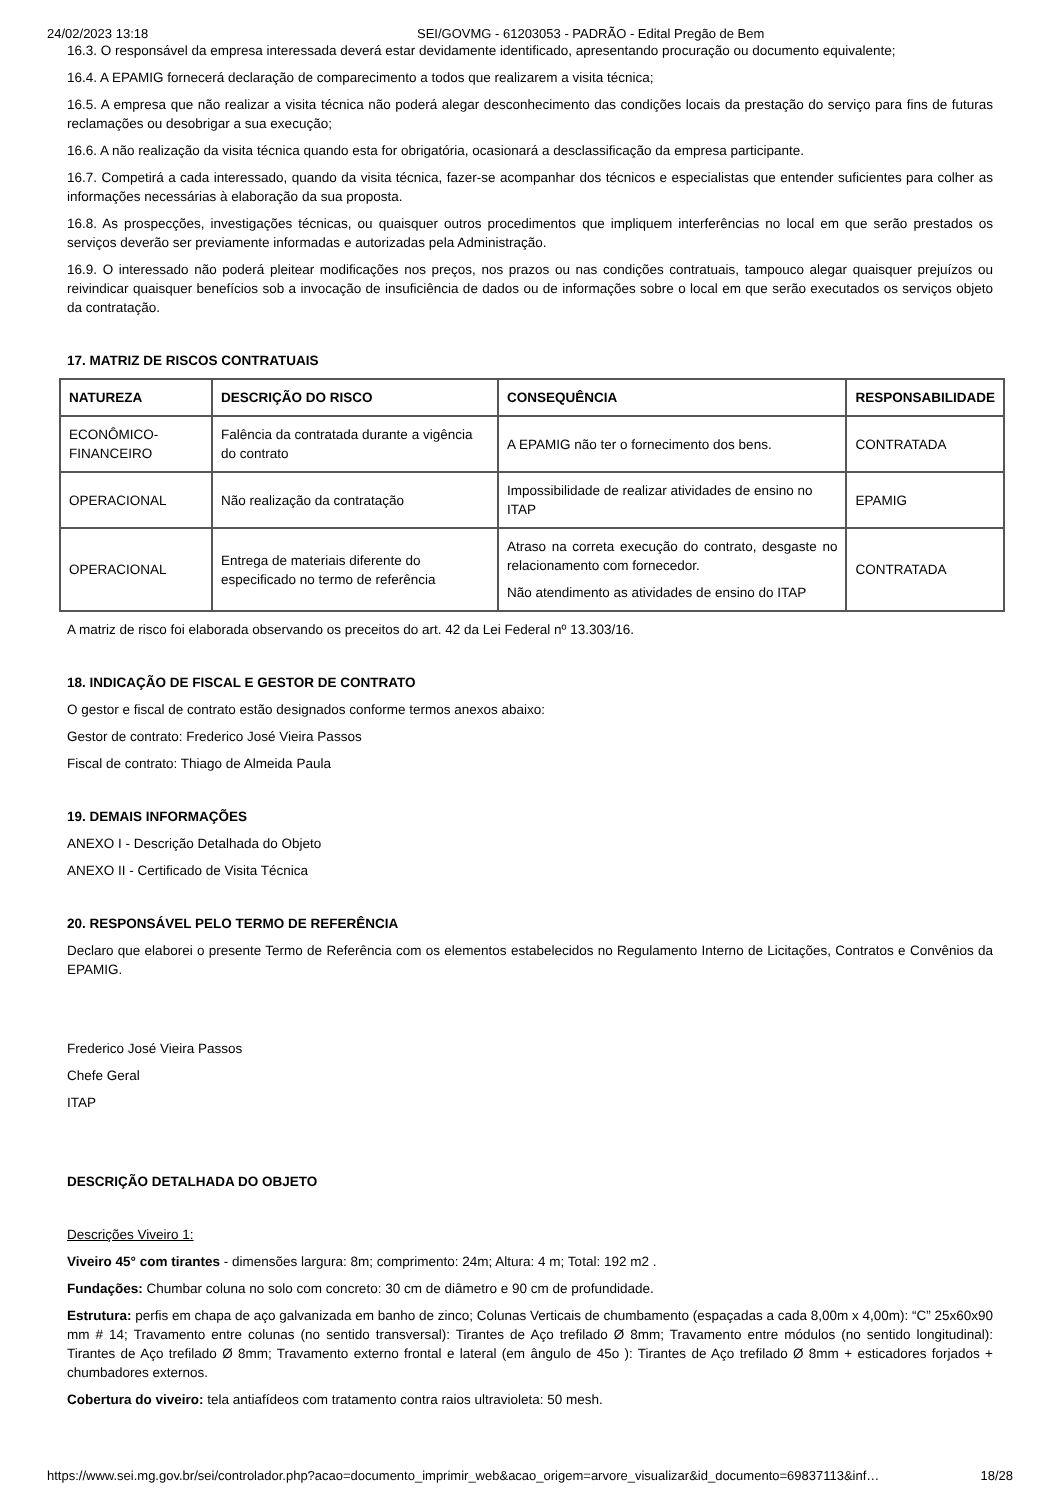24/02/2023 13:18 SEI/GOVMG - 61203053 - PADRÃO - Edital Pregão de Bem
16.3. O responsável da empresa interessada deverá estar devidamente identificado, apresentando procuração ou documento equivalente;
16.4. A EPAMIG fornecerá declaração de comparecimento a todos que realizarem a visita técnica;
16.5. A empresa que não realizar a visita técnica não poderá alegar desconhecimento das condições locais da prestação do serviço para fins de futuras reclamações ou desobrigar a sua execução;
16.6. A não realização da visita técnica quando esta for obrigatória, ocasionará a desclassificação da empresa participante.
16.7. Competirá a cada interessado, quando da visita técnica, fazer-se acompanhar dos técnicos e especialistas que entender suficientes para colher as informações necessárias à elaboração da sua proposta.
16.8. As prospecções, investigações técnicas, ou quaisquer outros procedimentos que impliquem interferências no local em que serão prestados os serviços deverão ser previamente informadas e autorizadas pela Administração.
16.9. O interessado não poderá pleitear modificações nos preços, nos prazos ou nas condições contratuais, tampouco alegar quaisquer prejuízos ou reivindicar quaisquer benefícios sob a invocação de insuficiência de dados ou de informações sobre o local em que serão executados os serviços objeto da contratação.
17. MATRIZ DE RISCOS CONTRATUAIS
| NATUREZA | DESCRIÇÃO DO RISCO | CONSEQUÊNCIA | RESPONSABILIDADE |
| --- | --- | --- | --- |
| ECONÔMICO-FINANCEIRO | Falência da contratada durante a vigência do contrato | A EPAMIG não ter o fornecimento dos bens. | CONTRATADA |
| OPERACIONAL | Não realização da contratação | Impossibilidade de realizar atividades de ensino no ITAP | EPAMIG |
| OPERACIONAL | Entrega de materiais diferente do especificado no termo de referência | Atraso na correta execução do contrato, desgaste no relacionamento com fornecedor. Não atendimento as atividades de ensino do ITAP | CONTRATADA |
A matriz de risco foi elaborada observando os preceitos do art. 42 da Lei Federal nº 13.303/16.
18. INDICAÇÃO DE FISCAL E GESTOR DE CONTRATO
O gestor e fiscal de contrato estão designados conforme termos anexos abaixo:
Gestor de contrato: Frederico José Vieira Passos
Fiscal de contrato: Thiago de Almeida Paula
19. DEMAIS INFORMAÇÕES
ANEXO I - Descrição Detalhada do Objeto
ANEXO II - Certificado de Visita Técnica
20. RESPONSÁVEL PELO TERMO DE REFERÊNCIA
Declaro que elaborei o presente Termo de Referência com os elementos estabelecidos no Regulamento Interno de Licitações, Contratos e Convênios da EPAMIG.
Frederico José Vieira Passos
Chefe Geral
ITAP
DESCRIÇÃO DETALHADA DO OBJETO
Descrições Viveiro 1:
Viveiro 45° com tirantes - dimensões largura: 8m; comprimento: 24m; Altura: 4 m; Total: 192 m2 .
Fundações: Chumbar coluna no solo com concreto: 30 cm de diâmetro e 90 cm de profundidade.
Estrutura: perfis em chapa de aço galvanizada em banho de zinco; Colunas Verticais de chumbamento (espaçadas a cada 8,00m x 4,00m): “C” 25x60x90 mm # 14; Travamento entre colunas (no sentido transversal): Tirantes de Aço trefilado Ø 8mm; Travamento entre módulos (no sentido longitudinal): Tirantes de Aço trefilado Ø 8mm; Travamento externo frontal e lateral (em ângulo de 45o ): Tirantes de Aço trefilado Ø 8mm + esticadores forjados + chumbadores externos.
Cobertura do viveiro: tela antiafídeos com tratamento contra raios ultravioleta: 50 mesh.
https://www.sei.mg.gov.br/sei/controlador.php?acao=documento_imprimir_web&acao_origem=arvore_visualizar&id_documento=69837113&inf… 18/28